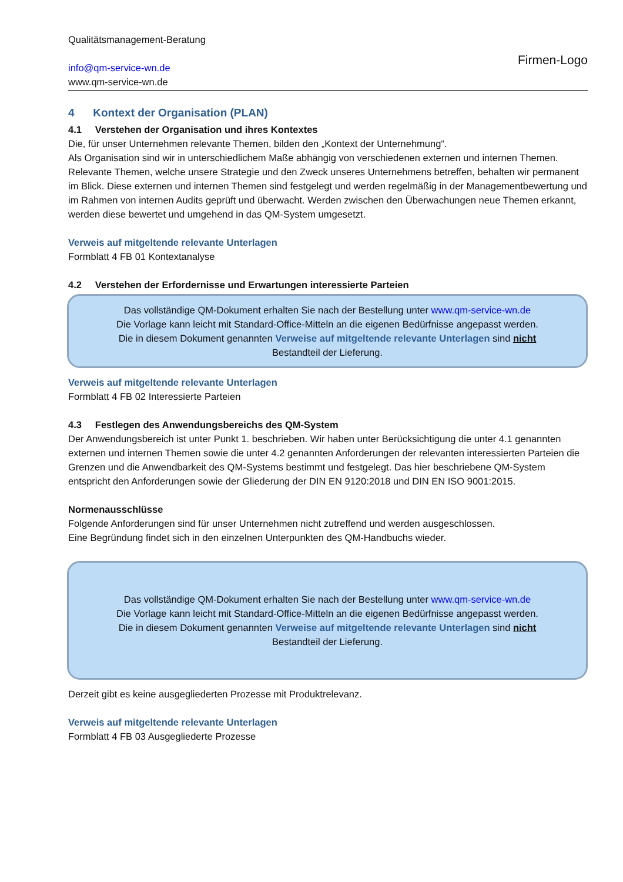Qualitätsmanagement-Beratung
info@qm-service-wn.de
www.qm-service-wn.de
Firmen-Logo
4 Kontext der Organisation (PLAN)
4.1 Verstehen der Organisation und ihres Kontextes
Die, für unser Unternehmen relevante Themen, bilden den „Kontext der Unternehmung“.
Als Organisation sind wir in unterschiedlichem Maße abhängig von verschiedenen externen und internen Themen.
Relevante Themen, welche unsere Strategie und den Zweck unseres Unternehmens betreffen, behalten wir permanent im Blick. Diese externen und internen Themen sind festgelegt und werden regelmäßig in der Managementbewertung und im Rahmen von internen Audits geprüft und überwacht. Werden zwischen den Überwachungen neue Themen erkannt, werden diese bewertet und umgehend in das QM-System umgesetzt.
Verweis auf mitgeltende relevante Unterlagen
Formblatt 4 FB 01 Kontextanalyse
4.2 Verstehen der Erfordernisse und Erwartungen interessierte Parteien
Das vollständige QM-Dokument erhalten Sie nach der Bestellung unter www.qm-service-wn.de
Die Vorlage kann leicht mit Standard-Office-Mitteln an die eigenen Bedürfnisse angepasst werden.
Die in diesem Dokument genannten Verweise auf mitgeltende relevante Unterlagen sind nicht
Bestandteil der Lieferung.
Verweis auf mitgeltende relevante Unterlagen
Formblatt 4 FB 02 Interessierte Parteien
4.3 Festlegen des Anwendungsbereichs des QM-System
Der Anwendungsbereich ist unter Punkt 1. beschrieben. Wir haben unter Berücksichtigung die unter 4.1 genannten externen und internen Themen sowie die unter 4.2 genannten Anforderungen der relevanten interessierten Parteien die Grenzen und die Anwendbarkeit des QM-Systems bestimmt und festgelegt. Das hier beschriebene QM-System entspricht den Anforderungen sowie der Gliederung der DIN EN 9120:2018 und DIN EN ISO 9001:2015.
Normenausschlüsse
Folgende Anforderungen sind für unser Unternehmen nicht zutreffend und werden ausgeschlossen.
Eine Begründung findet sich in den einzelnen Unterpunkten des QM-Handbuchs wieder.
Das vollständige QM-Dokument erhalten Sie nach der Bestellung unter www.qm-service-wn.de
Die Vorlage kann leicht mit Standard-Office-Mitteln an die eigenen Bedürfnisse angepasst werden.
Die in diesem Dokument genannten Verweise auf mitgeltende relevante Unterlagen sind nicht
Bestandteil der Lieferung.
Derzeit gibt es keine ausgegliederten Prozesse mit Produktrelevanz.
Verweis auf mitgeltende relevante Unterlagen
Formblatt 4 FB 03 Ausgegliederte Prozesse